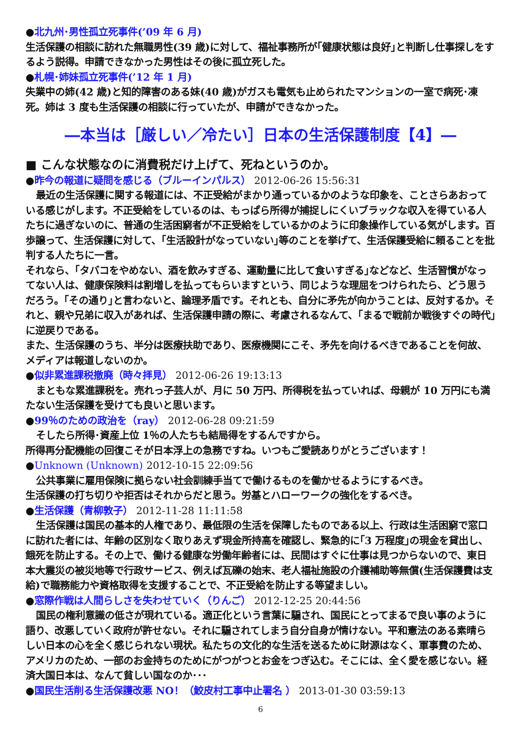●北九州･男性孤立死事件(’09 年 6 月)
生活保護の相談に訪れた無職男性(39 歳)に対して、福祉事務所が｢健康状態は良好｣と判断し仕事探しをするよう説得。申請できなかった男性はその後に孤立死した。
●札幌･姉妹孤立死事件(’12 年 1 月)
失業中の姉(42 歳)と知的障害のある妹(40 歳)がガスも電気も止められたマンションの一室で病死･凍死。姉は 3 度も生活保護の相談に行っていたが、申請ができなかった。
―本当は［厳しい／冷たい］日本の生活保護制度【4】―
■ こんな状態なのに消費税だけ上げて、死ねというのか。
●昨今の報道に疑問を感じる（ブルーインパルス） 2012-06-26 15:56:31
最近の生活保護に関する報道には、不正受給がまかり通っているかのような印象を、ことさらあおっている感じがします。不正受給をしているのは、もっぱら所得が捕捉しにくいブラックな収入を得ている人たちに過ぎないのに、普通の生活困窮者が不正受給をしているかのように印象操作している気がします。百歩譲って、生活保護に対して、｢生活設計がなっていない｣等のことを挙げて、生活保護受給に頼ることを批判する人たちに一言。
それなら、｢タバコをやめない、酒を飲みすぎる、運動量に比して食いすぎる｣などなど、生活習慣がなってない人は、健康保険料は割増しを払ってもらいますという、同じような理屈をつけられたら、どう思うだろう。｢その通り｣と言わないと、論理矛盾です。それとも、自分に矛先が向かうことは、反対するか。それと、親や兄弟に収入があれば、生活保護申請の際に、考慮されるなんて、｢まるで戦前か戦後すぐの時代｣に逆戻りである。
また、生活保護のうち、半分は医療扶助であり、医療機関にこそ、矛先を向けるべきであることを何故、メディアは報道しないのか。
●似非累進課税撤廃（時々拝見） 2012-06-26 19:13:13
まともな累進課税を。売れっ子芸人が、月に 50 万円、所得税を払っていれば、母親が 10 万円にも満たない生活保護を受けても良いと思います。
●99％のための政治を（ray） 2012-06-28 09:21:59
そしたら所得･資産上位 1％の人たちも結局得をするんですから。
所得再分配機能の回復こそが日本浮上の急務ですね。いつもご愛読ありがとうございます！
●Unknown (Unknown) 2012-10-15 22:09:56
公共事業に雇用保険に拠らない社会訓練手当てで働けるものを働かせるようにするべき。
生活保護の打ち切りや拒否はそれからだと思う。労基とハローワークの強化をするべき。
●生活保護（青柳敦子） 2012-11-28 11:11:58
生活保護は国民の基本的人権であり、最低限の生活を保障したものである以上、行政は生活困窮で窓口に訪れた者には、年齢の区別なく取りあえず現金所持高を確認し、緊急的に｢3 万程度｣の現金を貸出し、餓死を防止する。その上で、働ける健康な労働年齢者には、民間はすぐに仕事は見つからないので、東日本大震災の被災地等で行政サービス、例えば瓦礫の始末、老人福祉施設の介護補助等無償(生活保護費は支給)で職務能力や資格取得を支援することで、不正受給を防止する等望ましい。
●窓際作戦は人間らしさを失わせていく（りんご） 2012-12-25 20:44:56
国民の権利意識の低さが現れている。適正化という言葉に騙され、国民にとってまるで良い事のように語り、改悪していく政府が許せない。それに騙されてしまう自分自身が情けない。平和憲法のある素晴らしい日本の心を全く感じられない現状。私たちの文化的な生活を送るために財源はなく、軍事費のため、アメリカのため、一部のお金持ちのためにがつがつとお金をつぎ込む。そこには、全く愛を感じない。経済大国日本は、なんて貧しい国なのか･･･
●国民生活削る生活保護改悪 NO！（鮫皮村工事中止署名 ） 2013-01-30 03:59:13
6